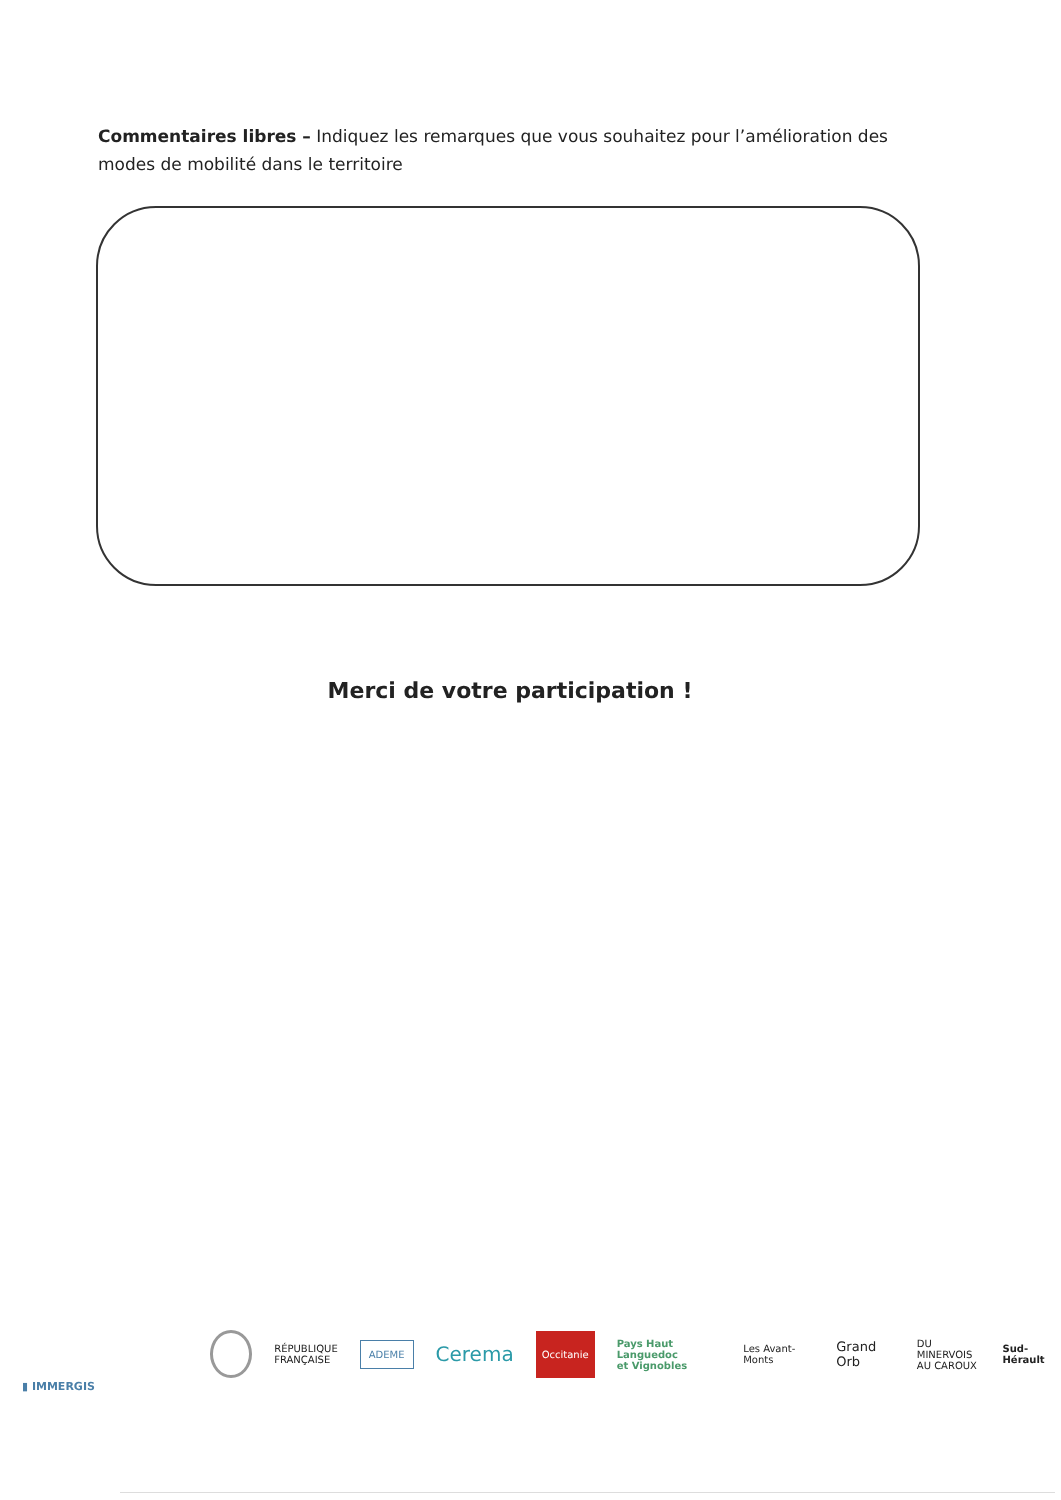Commentaires libres – Indiquez les remarques que vous souhaitez pour l’amélioration des modes de mobilité dans le territoire
Merci de votre participation !
RÉPUBLIQUE
FRANÇAISE ADEME Cerema Occitanie Pays Haut Languedoc
et Vignobles Les Avant-Monts Grand Orb DU MINERVOIS
AU CAROUX Sud-Hérault
▮ IMMERGIS